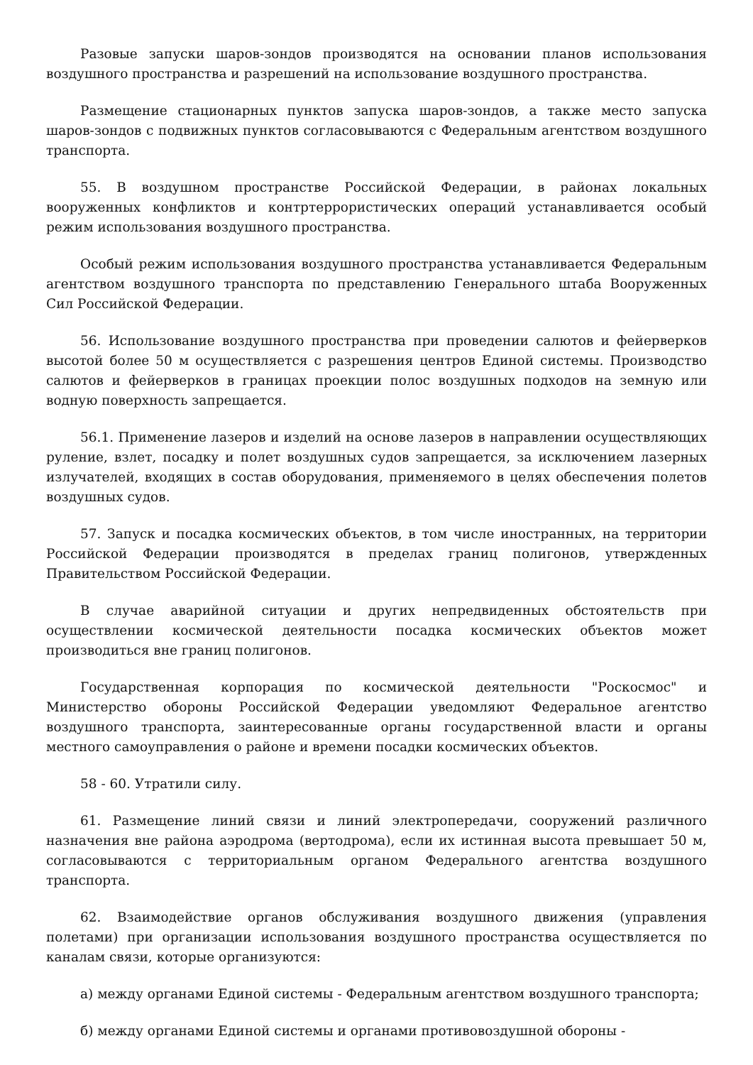Разовые запуски шаров-зондов производятся на основании планов использования воздушного пространства и разрешений на использование воздушного пространства.
Размещение стационарных пунктов запуска шаров-зондов, а также место запуска шаров-зондов с подвижных пунктов согласовываются с Федеральным агентством воздушного транспорта.
55. В воздушном пространстве Российской Федерации, в районах локальных вооруженных конфликтов и контртеррористических операций устанавливается особый режим использования воздушного пространства.
Особый режим использования воздушного пространства устанавливается Федеральным агентством воздушного транспорта по представлению Генерального штаба Вооруженных Сил Российской Федерации.
56. Использование воздушного пространства при проведении салютов и фейерверков высотой более 50 м осуществляется с разрешения центров Единой системы. Производство салютов и фейерверков в границах проекции полос воздушных подходов на земную или водную поверхность запрещается.
56.1. Применение лазеров и изделий на основе лазеров в направлении осуществляющих руление, взлет, посадку и полет воздушных судов запрещается, за исключением лазерных излучателей, входящих в состав оборудования, применяемого в целях обеспечения полетов воздушных судов.
57. Запуск и посадка космических объектов, в том числе иностранных, на территории Российской Федерации производятся в пределах границ полигонов, утвержденных Правительством Российской Федерации.
В случае аварийной ситуации и других непредвиденных обстоятельств при осуществлении космической деятельности посадка космических объектов может производиться вне границ полигонов.
Государственная корпорация по космической деятельности "Роскосмос" и Министерство обороны Российской Федерации уведомляют Федеральное агентство воздушного транспорта, заинтересованные органы государственной власти и органы местного самоуправления о районе и времени посадки космических объектов.
58 - 60. Утратили силу.
61. Размещение линий связи и линий электропередачи, сооружений различного назначения вне района аэродрома (вертодрома), если их истинная высота превышает 50 м, согласовываются с территориальным органом Федерального агентства воздушного транспорта.
62. Взаимодействие органов обслуживания воздушного движения (управления полетами) при организации использования воздушного пространства осуществляется по каналам связи, которые организуются:
а) между органами Единой системы - Федеральным агентством воздушного транспорта;
б) между органами Единой системы и органами противовоздушной обороны -